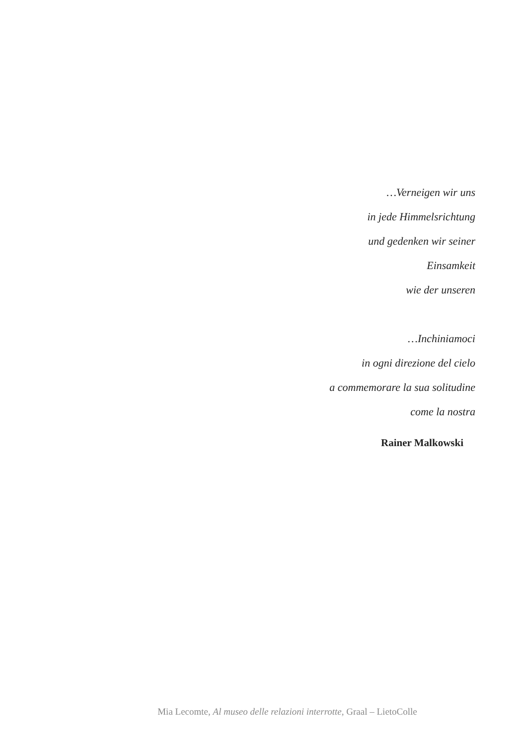…Verneigen wir uns
in jede Himmelsrichtung
und gedenken wir seiner
Einsamkeit
wie der unseren
…Inchiniamoci
in ogni direzione del cielo
a commemorare la sua solitudine
come la nostra
Rainer Malkowski
Mia Lecomte, Al museo delle relazioni interrotte, Graal – LietoColle